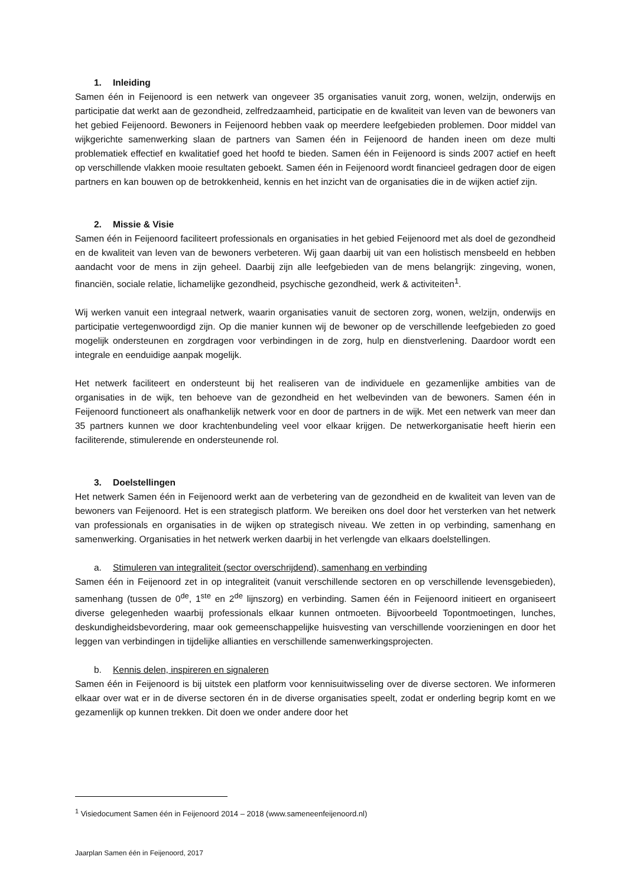1. Inleiding
Samen één in Feijenoord is een netwerk van ongeveer 35 organisaties vanuit zorg, wonen, welzijn, onderwijs en participatie dat werkt aan de gezondheid, zelfredzaamheid, participatie en de kwaliteit van leven van de bewoners van het gebied Feijenoord. Bewoners in Feijenoord hebben vaak op meerdere leefgebieden problemen. Door middel van wijkgerichte samenwerking slaan de partners van Samen één in Feijenoord de handen ineen om deze multi problematiek effectief en kwalitatief goed het hoofd te bieden. Samen één in Feijenoord is sinds 2007 actief en heeft op verschillende vlakken mooie resultaten geboekt. Samen één in Feijenoord wordt financieel gedragen door de eigen partners en kan bouwen op de betrokkenheid, kennis en het inzicht van de organisaties die in de wijken actief zijn.
2. Missie & Visie
Samen één in Feijenoord faciliteert professionals en organisaties in het gebied Feijenoord met als doel de gezondheid en de kwaliteit van leven van de bewoners verbeteren. Wij gaan daarbij uit van een holistisch mensbeeld en hebben aandacht voor de mens in zijn geheel. Daarbij zijn alle leefgebieden van de mens belangrijk: zingeving, wonen, financiën, sociale relatie, lichamelijke gezondheid, psychische gezondheid, werk & activiteiten<sup>1</sup>.
Wij werken vanuit een integraal netwerk, waarin organisaties vanuit de sectoren zorg, wonen, welzijn, onderwijs en participatie vertegenwoordigd zijn. Op die manier kunnen wij de bewoner op de verschillende leefgebieden zo goed mogelijk ondersteunen en zorgdragen voor verbindingen in de zorg, hulp en dienstverlening. Daardoor wordt een integrale en eenduidige aanpak mogelijk.
Het netwerk faciliteert en ondersteunt bij het realiseren van de individuele en gezamenlijke ambities van de organisaties in de wijk, ten behoeve van de gezondheid en het welbevinden van de bewoners. Samen één in Feijenoord functioneert als onafhankelijk netwerk voor en door de partners in de wijk. Met een netwerk van meer dan 35 partners kunnen we door krachtenbundeling veel voor elkaar krijgen. De netwerkorganisatie heeft hierin een faciliterende, stimulerende en ondersteunende rol.
3. Doelstellingen
Het netwerk Samen één in Feijenoord werkt aan de verbetering van de gezondheid en de kwaliteit van leven van de bewoners van Feijenoord. Het is een strategisch platform. We bereiken ons doel door het versterken van het netwerk van professionals en organisaties in de wijken op strategisch niveau. We zetten in op verbinding, samenhang en samenwerking. Organisaties in het netwerk werken daarbij in het verlengde van elkaars doelstellingen.
a. Stimuleren van integraliteit (sector overschrijdend), samenhang en verbinding
Samen één in Feijenoord zet in op integraliteit (vanuit verschillende sectoren en op verschillende levensgebieden), samenhang (tussen de 0<sup>de</sup>, 1<sup>ste</sup> en 2<sup>de</sup> lijnszorg) en verbinding. Samen één in Feijenoord initieert en organiseert diverse gelegenheden waarbij professionals elkaar kunnen ontmoeten. Bijvoorbeeld Topontmoetingen, lunches, deskundigheidsbevordering, maar ook gemeenschappelijke huisvesting van verschillende voorzieningen en door het leggen van verbindingen in tijdelijke allianties en verschillende samenwerkingsprojecten.
b. Kennis delen, inspireren en signaleren
Samen één in Feijenoord is bij uitstek een platform voor kennisuitwisseling over de diverse sectoren. We informeren elkaar over wat er in de diverse sectoren én in de diverse organisaties speelt, zodat er onderling begrip komt en we gezamenlijk op kunnen trekken. Dit doen we onder andere door het
<sup>1</sup> Visiedocument Samen één in Feijenoord 2014 – 2018 (www.sameneenfeijenoord.nl)
Jaarplan Samen één in Feijenoord, 2017